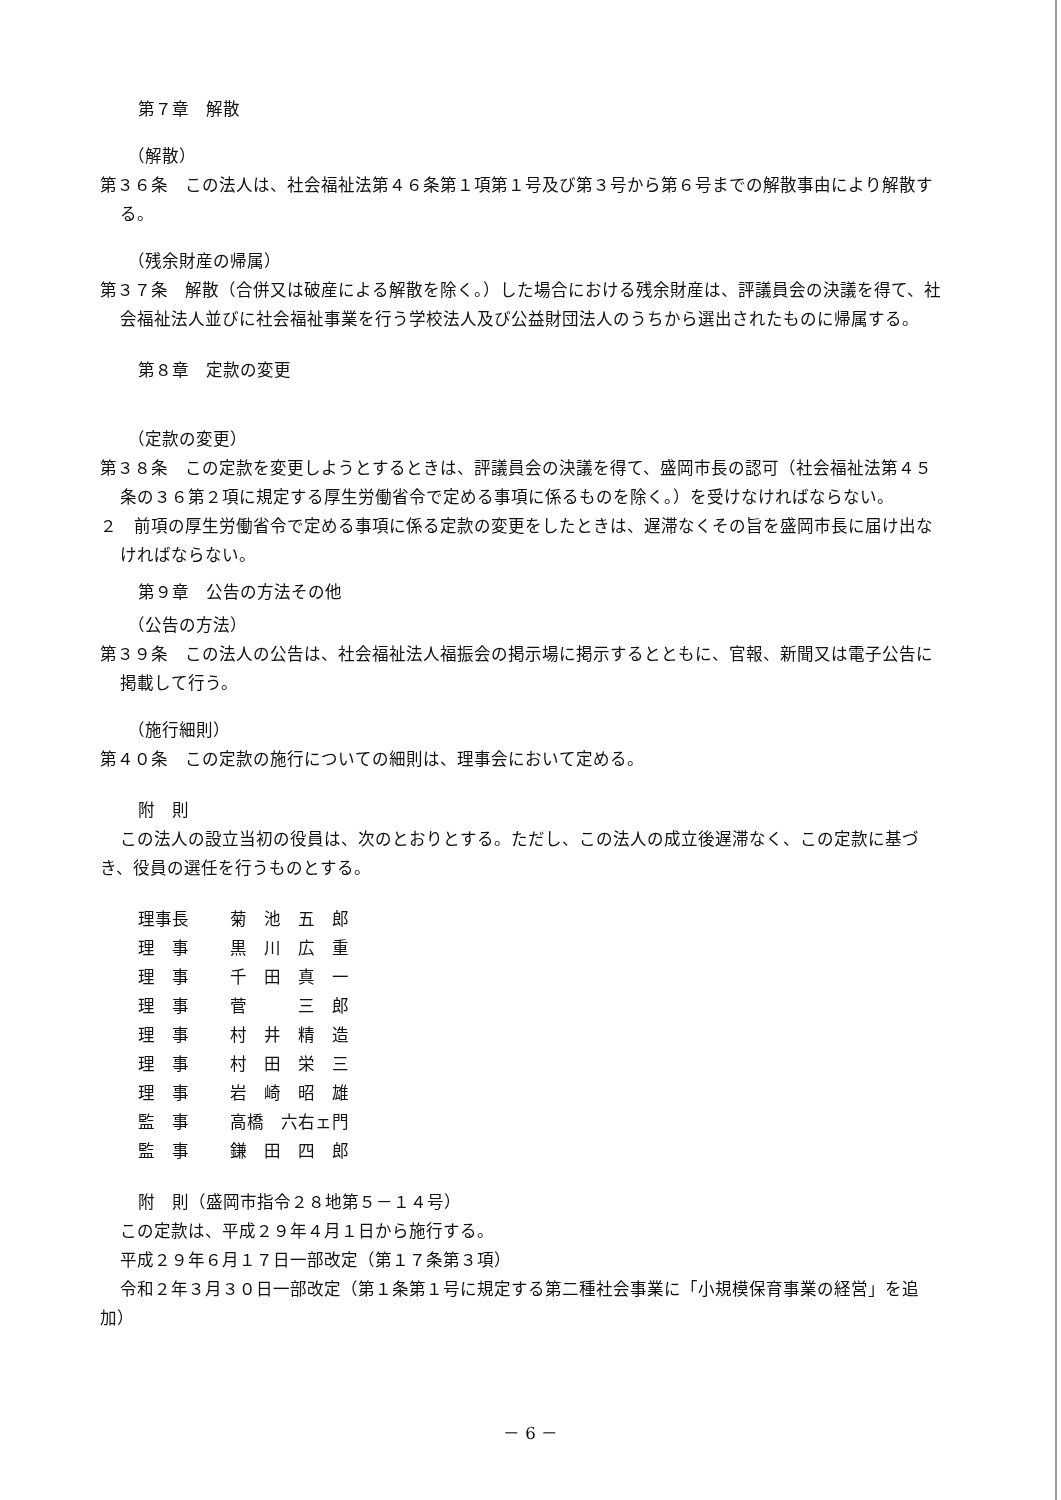第７章　解散
（解散）
第３６条　この法人は、社会福祉法第４６条第１項第１号及び第３号から第６号までの解散事由により解散する。
（残余財産の帰属）
第３７条　解散（合併又は破産による解散を除く。）した場合における残余財産は、評議員会の決議を得て、社会福祉法人並びに社会福祉事業を行う学校法人及び公益財団法人のうちから選出されたものに帰属する。
第８章　定款の変更
（定款の変更）
第３８条　この定款を変更しようとするときは、評議員会の決議を得て、盛岡市長の認可（社会福祉法第４５条の３６第２項に規定する厚生労働省令で定める事項に係るものを除く。）を受けなければならない。
２　前項の厚生労働省令で定める事項に係る定款の変更をしたときは、遅滞なくその旨を盛岡市長に届け出なければならない。
第９章　公告の方法その他
（公告の方法）
第３９条　この法人の公告は、社会福祉法人福振会の掲示場に掲示するとともに、官報、新聞又は電子公告に掲載して行う。
（施行細則）
第４０条　この定款の施行についての細則は、理事会において定める。
附　則
この法人の設立当初の役員は、次のとおりとする。ただし、この法人の成立後遅滞なく、この定款に基づき、役員の選任を行うものとする。
| 理事長 | 菊 池 五 郎 |
| 理 事 | 黒 川 広 重 |
| 理 事 | 千 田 真 一 |
| 理 事 | 菅 三 郎 |
| 理 事 | 村 井 精 造 |
| 理 事 | 村 田 栄 三 |
| 理 事 | 岩 崎 昭 雄 |
| 監 事 | 高橋 六右ェ門 |
| 監 事 | 鎌 田 四 郎 |
附　則（盛岡市指令２８地第５－１４号）
この定款は、平成２９年４月１日から施行する。
平成２９年６月１７日一部改定（第１７条第３項）
令和２年３月３０日一部改定（第１条第１号に規定する第二種社会事業に「小規模保育事業の経営」を追加）
－ 6 －